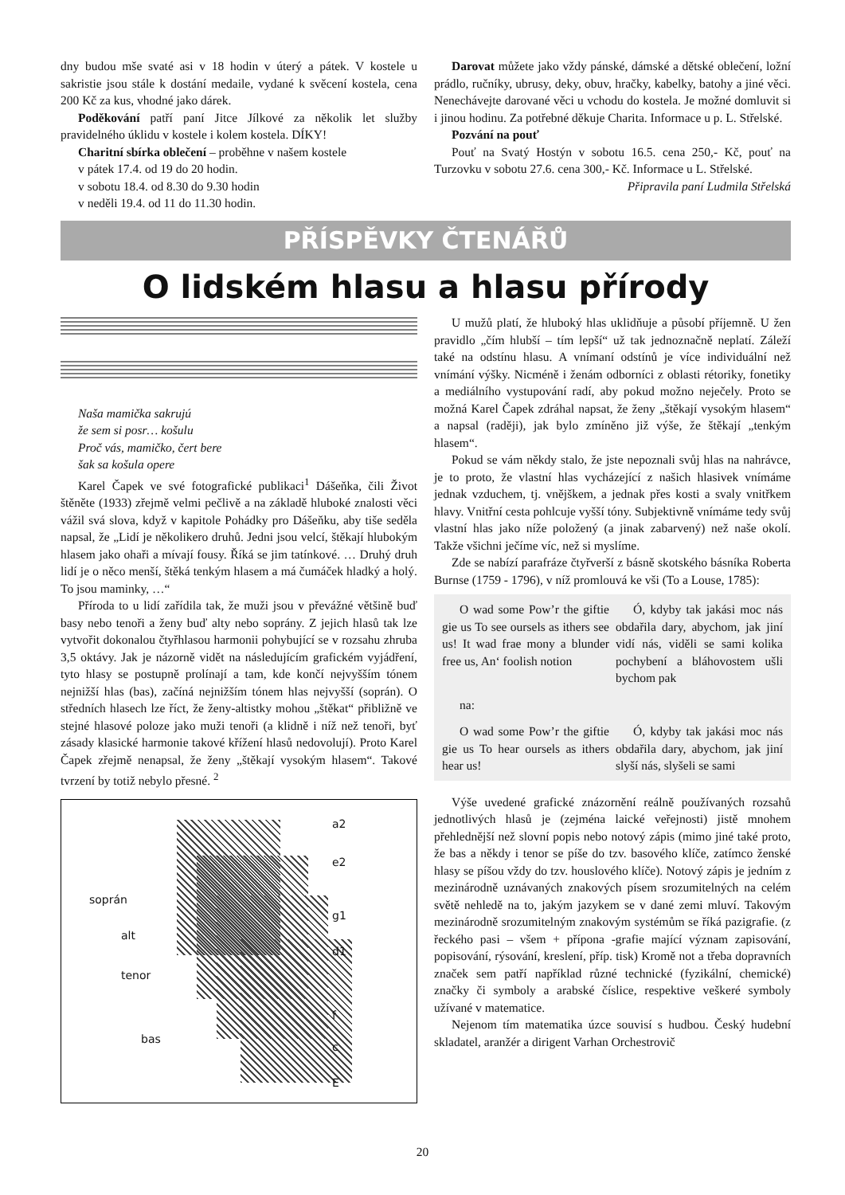dny budou mše svaté asi v 18 hodin v úterý a pátek. V kostele u sakristie jsou stále k dostání medaile, vydané k svěcení kostela, cena 200 Kč za kus, vhodné jako dárek.
Poděkování patří paní Jitce Jílkové za několik let služby pravidelného úklidu v kostele i kolem kostela. DÍKY!
Charitní sbírka oblečení – proběhne v našem kostele
v pátek 17.4. od 19 do 20 hodin.
v sobotu 18.4. od 8.30 do 9.30 hodin
v neděli 19.4. od 11 do 11.30 hodin.
Darovat můžete jako vždy pánské, dámské a dětské oblečení, ložní prádlo, ručníky, ubrusy, deky, obuv, hračky, kabelky, batohy a jiné věci. Nenechávejte darované věci u vchodu do kostela. Je možné domluvit si i jinou hodinu. Za potřebné děkuje Charita. Informace u p. L. Střelské.
Pozvání na pouť
Pouť na Svatý Hostýn v sobotu 16.5. cena 250,- Kč, pouť na Turzovku v sobotu 27.6. cena 300,- Kč. Informace u L. Střelské.
Připravila paní Ludmila Střelská
PŘÍSPĚVKY ČTENÁŘŮ
O lidském hlasu a hlasu přírody
Naša mamička sakrujú
že sem si posr… košulu
Proč vás, mamičko, čert bere
šak sa košula opere
Karel Čapek ve své fotografické publikaci<sup>1</sup> Dášeňka, čili Život štěněte (1933) zřejmě velmi pečlivě a na základě hluboké znalosti věci vážil svá slova, když v kapitole Pohádky pro Dášeňku, aby tiše seděla napsal, že „Lidí je několikero druhů. Jedni jsou velcí, štěkají hlubokým hlasem jako ohaři a mívají fousy. Říká se jim tatínkové. … Druhý druh lidí je o něco menší, štěká tenkým hlasem a má čumáček hladký a holý. To jsou maminky, …“
Příroda to u lidí zařídila tak, že muži jsou v převážné většině buď basy nebo tenoři a ženy buď alty nebo soprány. Z jejich hlasů tak lze vytvořit dokonalou čtyřhlasou harmonii pohybující se v rozsahu zhruba 3,5 oktávy. Jak je názorně vidět na následujícím grafickém vyjádření, tyto hlasy se postupně prolínají a tam, kde končí nejvyšším tónem nejnižší hlas (bas), začíná nejnižším tónem hlas nejvyšší (soprán). O středních hlasech lze říct, že ženy-altistky mohou „štěkat“ přibližně ve stejné hlasové poloze jako muži tenoři (a klidně i níž než tenoři, byť zásady klasické harmonie takové křížení hlasů nedovolují). Proto Karel Čapek zřejmě nenapsal, že ženy „štěkají vysokým hlasem“. Takové tvrzení by totiž nebylo přesné. <sup>2</sup>
a2
e2
soprán
g1
alt
d1
tenor
f
bas
c
E
U mužů platí, že hluboký hlas uklidňuje a působí příjemně. U žen pravidlo „čím hlubší – tím lepší“ už tak jednoznačně neplatí. Záleží také na odstínu hlasu. A vnímaní odstínů je více individuální než vnímání výšky. Nicméně i ženám odborníci z oblasti rétoriky, fonetiky a mediálního vystupování radí, aby pokud možno neječely. Proto se možná Karel Čapek zdráhal napsat, že ženy „štěkají vysokým hlasem“ a napsal (raději), jak bylo zmíněno již výše, že štěkají „tenkým hlasem“.
Pokud se vám někdy stalo, že jste nepoznali svůj hlas na nahrávce, je to proto, že vlastní hlas vycházející z našich hlasivek vnímáme jednak vzduchem, tj. vnějškem, a jednak přes kosti a svaly vnitřkem hlavy. Vnitřní cesta pohlcuje vyšší tóny. Subjektivně vnímáme tedy svůj vlastní hlas jako níže položený (a jinak zabarvený) než naše okolí. Takže všichni ječíme víc, než si myslíme.
Zde se nabízí parafráze čtyřverší z básně skotského básníka Roberta Burnse (1759 - 1796), v níž promlouvá ke vši (To a Louse, 1785):
O wad some Pow’r the giftie gie us To see oursels as ithers see us! It wad frae mony a blunder free us, An‘ foolish notion
Ó, kdyby tak jakási moc nás obdařila dary, abychom, jak jiní vidí nás, viděli se sami kolika pochybení a bláhovostem ušli bychom pak
na:
O wad some Pow’r the giftie gie us To hear oursels as ithers hear us!
Ó, kdyby tak jakási moc nás obdařila dary, abychom, jak jiní slyší nás, slyšeli se sami
Výše uvedené grafické znázornění reálně používaných rozsahů jednotlivých hlasů je (zejména laické veřejnosti) jistě mnohem přehlednější než slovní popis nebo notový zápis (mimo jiné také proto, že bas a někdy i tenor se píše do tzv. basového klíče, zatímco ženské hlasy se píšou vždy do tzv. houslového klíče). Notový zápis je jedním z mezinárodně uznávaných znakových písem srozumitelných na celém světě nehledě na to, jakým jazykem se v dané zemi mluví. Takovým mezinárodně srozumitelným znakovým systémům se říká pazigrafie. (z řeckého pasi – všem + přípona -grafie mající význam zapisování, popisování, rýsování, kreslení, příp. tisk) Kromě not a třeba dopravních značek sem patří například různé technické (fyzikální, chemické) značky či symboly a arabské číslice, respektive veškeré symboly užívané v matematice.
Nejenom tím matematika úzce souvisí s hudbou. Český hudební skladatel, aranžér a dirigent Varhan Orchestrovič
20